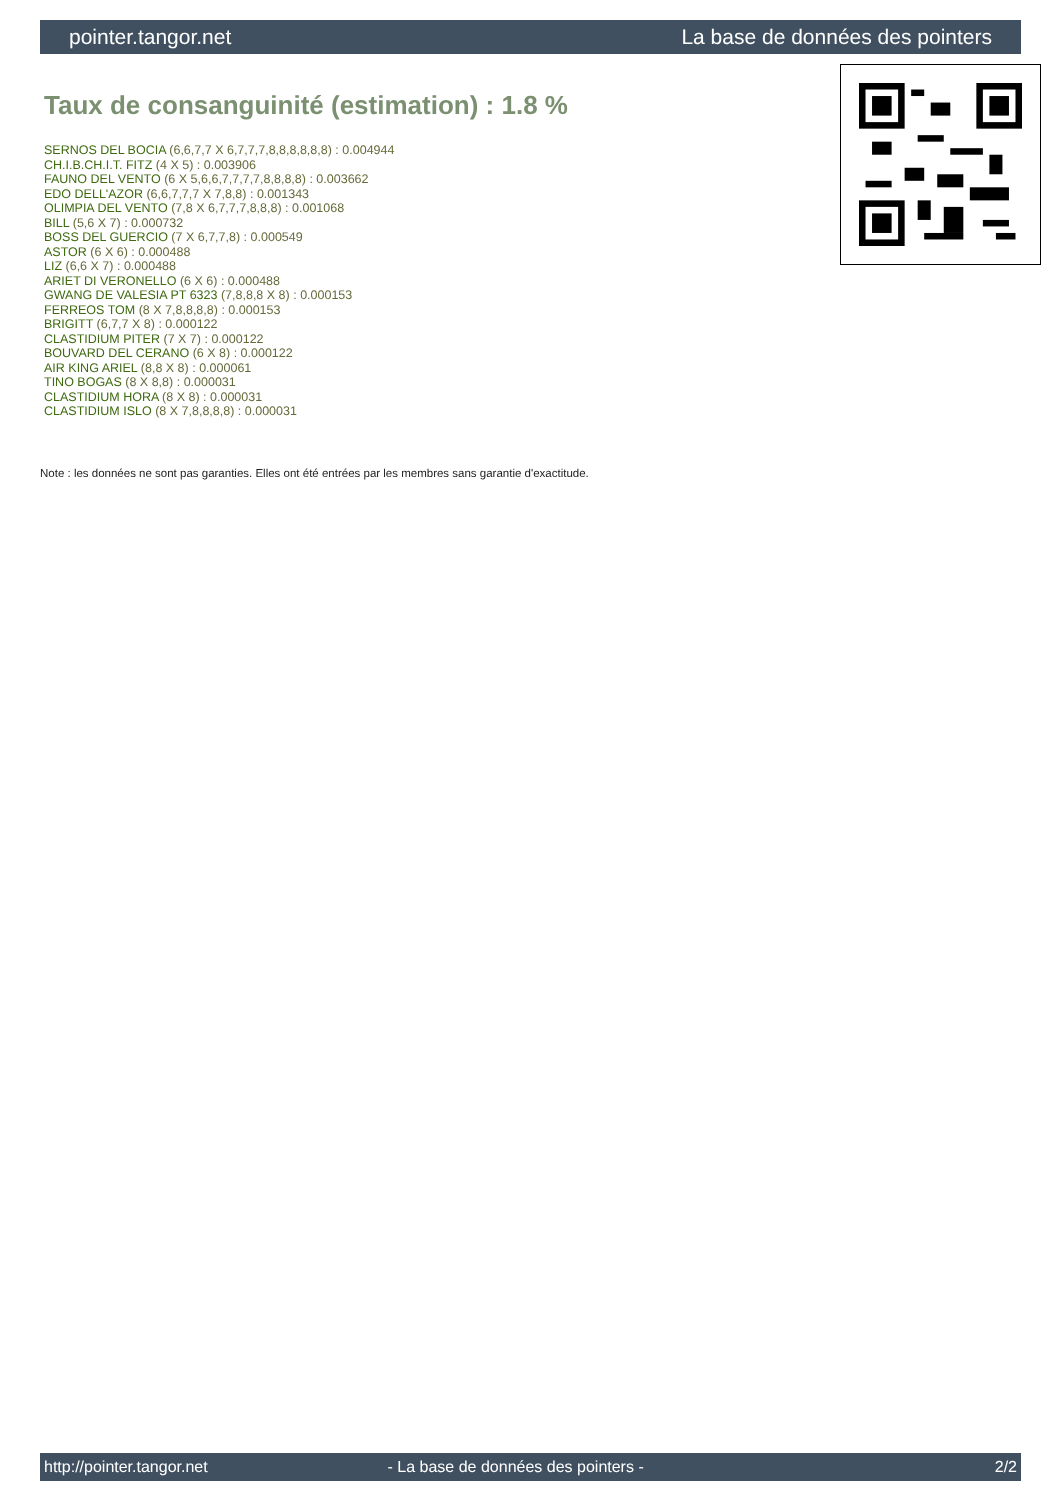pointer.tangor.net La base de données des pointers
Taux de consanguinité (estimation) : 1.8 %
SERNOS DEL BOCIA (6,6,7,7 X 6,7,7,7,8,8,8,8,8,8) : 0.004944
CH.I.B.CH.I.T. FITZ (4 X 5) : 0.003906
FAUNO DEL VENTO (6 X 5,6,6,7,7,7,7,8,8,8,8) : 0.003662
EDO DELL'AZOR (6,6,7,7,7 X 7,8,8) : 0.001343
OLIMPIA DEL VENTO (7,8 X 6,7,7,7,8,8,8) : 0.001068
BILL (5,6 X 7) : 0.000732
BOSS DEL GUERCIO (7 X 6,7,7,8) : 0.000549
ASTOR (6 X 6) : 0.000488
LIZ (6,6 X 7) : 0.000488
ARIET DI VERONELLO (6 X 6) : 0.000488
GWANG DE VALESIA PT 6323 (7,8,8,8 X 8) : 0.000153
FERREOS TOM (8 X 7,8,8,8,8) : 0.000153
BRIGITT (6,7,7 X 8) : 0.000122
CLASTIDIUM PITER (7 X 7) : 0.000122
BOUVARD DEL CERANO (6 X 8) : 0.000122
AIR KING ARIEL (8,8 X 8) : 0.000061
TINO BOGAS (8 X 8,8) : 0.000031
CLASTIDIUM HORA (8 X 8) : 0.000031
CLASTIDIUM ISLO (8 X 7,8,8,8,8) : 0.000031
Note : les données ne sont pas garanties. Elles ont été entrées par les membres sans garantie d'exactitude.
http://pointer.tangor.net - La base de données des pointers - 2/2